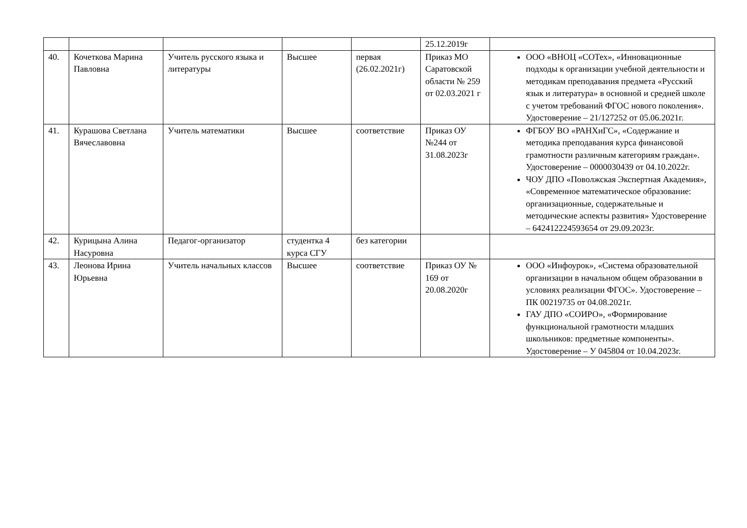| | | | | | 25.12.2019г | |
| 40. | Кочеткова Марина Павловна | Учитель русского языка и литературы | Высшее | первая (26.02.2021г) | Приказ МО Саратовской области № 259 от 02.03.2021 г | ООО «ВНОЦ «СОТех», «Инновационные подходы к организации учебной деятельности и методикам преподавания предмета «Русский язык и литература» в основной и средней школе с учетом требований ФГОС нового поколения». Удостоверение – 21/127252 от 05.06.2021г. |
| 41. | Курашова Светлана Вячеславовна | Учитель математики | Высшее | соответствие | Приказ ОУ №244 от 31.08.2023г | ФГБОУ ВО «РАНХиГС», «Содержание и методика преподавания курса финансовой грамотности различным категориям граждан». Удостоверение – 0000030439 от 04.10.2022г. ЧОУ ДПО «Поволжская Экспертная Академия», «Современное математическое образование: организационные, содержательные и методические аспекты развития» Удостоверение – 642412224593654 от 29.09.2023г. |
| 42. | Курицына Алина Насуровна | Педагог-организатор | студентка 4 курса СГУ | без категории | | |
| 43. | Леонова Ирина Юрьевна | Учитель начальных классов | Высшее | соответствие | Приказ ОУ № 169 от 20.08.2020г | ООО «Инфоурок», «Система образовательной организации в начальном общем образовании в условиях реализации ФГОС». Удостоверение – ПК 00219735 от 04.08.2021г. ГАУ ДПО «СОИРО», «Формирование функциональной грамотности младших школьников: предметные компоненты». Удостоверение – У 045804 от 10.04.2023г. |